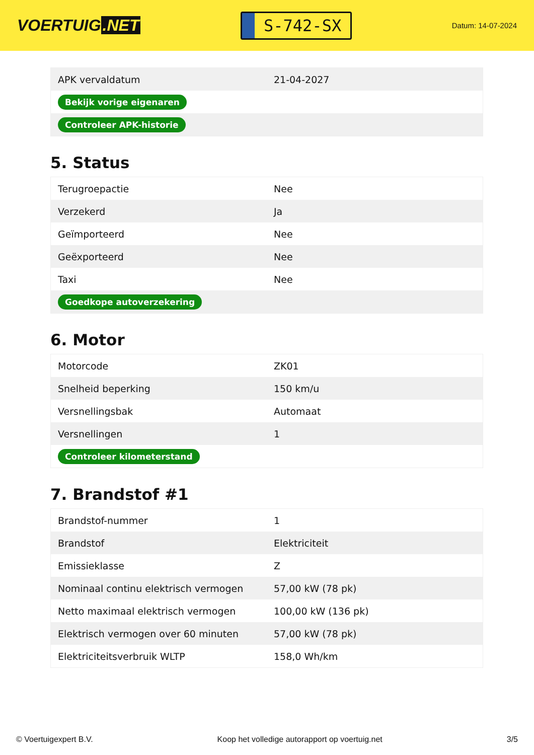VOERTUIG.NET
S-742-SX
Datum: 14-07-2024
| APK vervaldatum | 21-04-2027 |
| Bekijk vorige eigenaren | |
| Controleer APK-historie | |
5. Status
| Terugroepactie | Nee |
| Verzekerd | Ja |
| Geïmporteerd | Nee |
| Geëxporteerd | Nee |
| Taxi | Nee |
| Goedkope autoverzekering | |
6. Motor
| Motorcode | ZK01 |
| Snelheid beperking | 150 km/u |
| Versnellingsbak | Automaat |
| Versnellingen | 1 |
| Controleer kilometerstand | |
7. Brandstof #1
| Brandstof-nummer | 1 |
| Brandstof | Elektriciteit |
| Emissieklasse | Z |
| Nominaal continu elektrisch vermogen | 57,00 kW (78 pk) |
| Netto maximaal elektrisch vermogen | 100,00 kW (136 pk) |
| Elektrisch vermogen over 60 minuten | 57,00 kW (78 pk) |
| Elektriciteitsverbruik WLTP | 158,0 Wh/km |
© Voertuigexpert B.V. Koop het volledige autorapport op voertuig.net 3/5